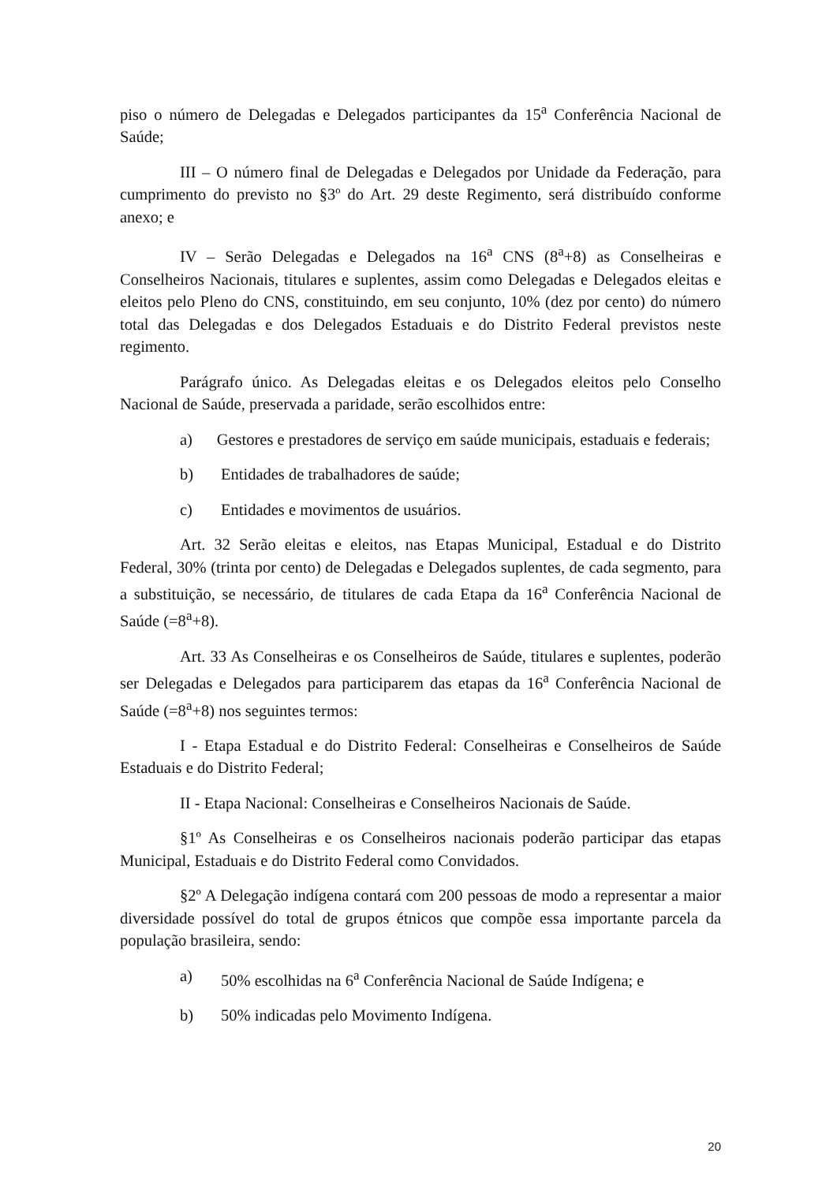piso o número de Delegadas e Delegados participantes da 15<sup>a</sup> Conferência Nacional de Saúde;
III – O número final de Delegadas e Delegados por Unidade da Federação, para cumprimento do previsto no §3º do Art. 29 deste Regimento, será distribuído conforme anexo; e
IV – Serão Delegadas e Delegados na 16<sup>a</sup> CNS (8<sup>a</sup>+8) as Conselheiras e Conselheiros Nacionais, titulares e suplentes, assim como Delegadas e Delegados eleitas e eleitos pelo Pleno do CNS, constituindo, em seu conjunto, 10% (dez por cento) do número total das Delegadas e dos Delegados Estaduais e do Distrito Federal previstos neste regimento.
Parágrafo único. As Delegadas eleitas e os Delegados eleitos pelo Conselho Nacional de Saúde, preservada a paridade, serão escolhidos entre:
a) Gestores e prestadores de serviço em saúde municipais, estaduais e federais;
b) Entidades de trabalhadores de saúde;
c) Entidades e movimentos de usuários.
Art. 32 Serão eleitas e eleitos, nas Etapas Municipal, Estadual e do Distrito Federal, 30% (trinta por cento) de Delegadas e Delegados suplentes, de cada segmento, para a substituição, se necessário, de titulares de cada Etapa da 16<sup>a</sup> Conferência Nacional de Saúde (=8<sup>a</sup>+8).
Art. 33 As Conselheiras e os Conselheiros de Saúde, titulares e suplentes, poderão ser Delegadas e Delegados para participarem das etapas da 16<sup>a</sup> Conferência Nacional de Saúde (=8<sup>a</sup>+8) nos seguintes termos:
I - Etapa Estadual e do Distrito Federal: Conselheiras e Conselheiros de Saúde Estaduais e do Distrito Federal;
II - Etapa Nacional: Conselheiras e Conselheiros Nacionais de Saúde.
§1º As Conselheiras e os Conselheiros nacionais poderão participar das etapas Municipal, Estaduais e do Distrito Federal como Convidados.
§2º A Delegação indígena contará com 200 pessoas de modo a representar a maior diversidade possível do total de grupos étnicos que compõe essa importante parcela da população brasileira, sendo:
a) 50% escolhidas na 6<sup>a</sup> Conferência Nacional de Saúde Indígena; e
b) 50% indicadas pelo Movimento Indígena.
20